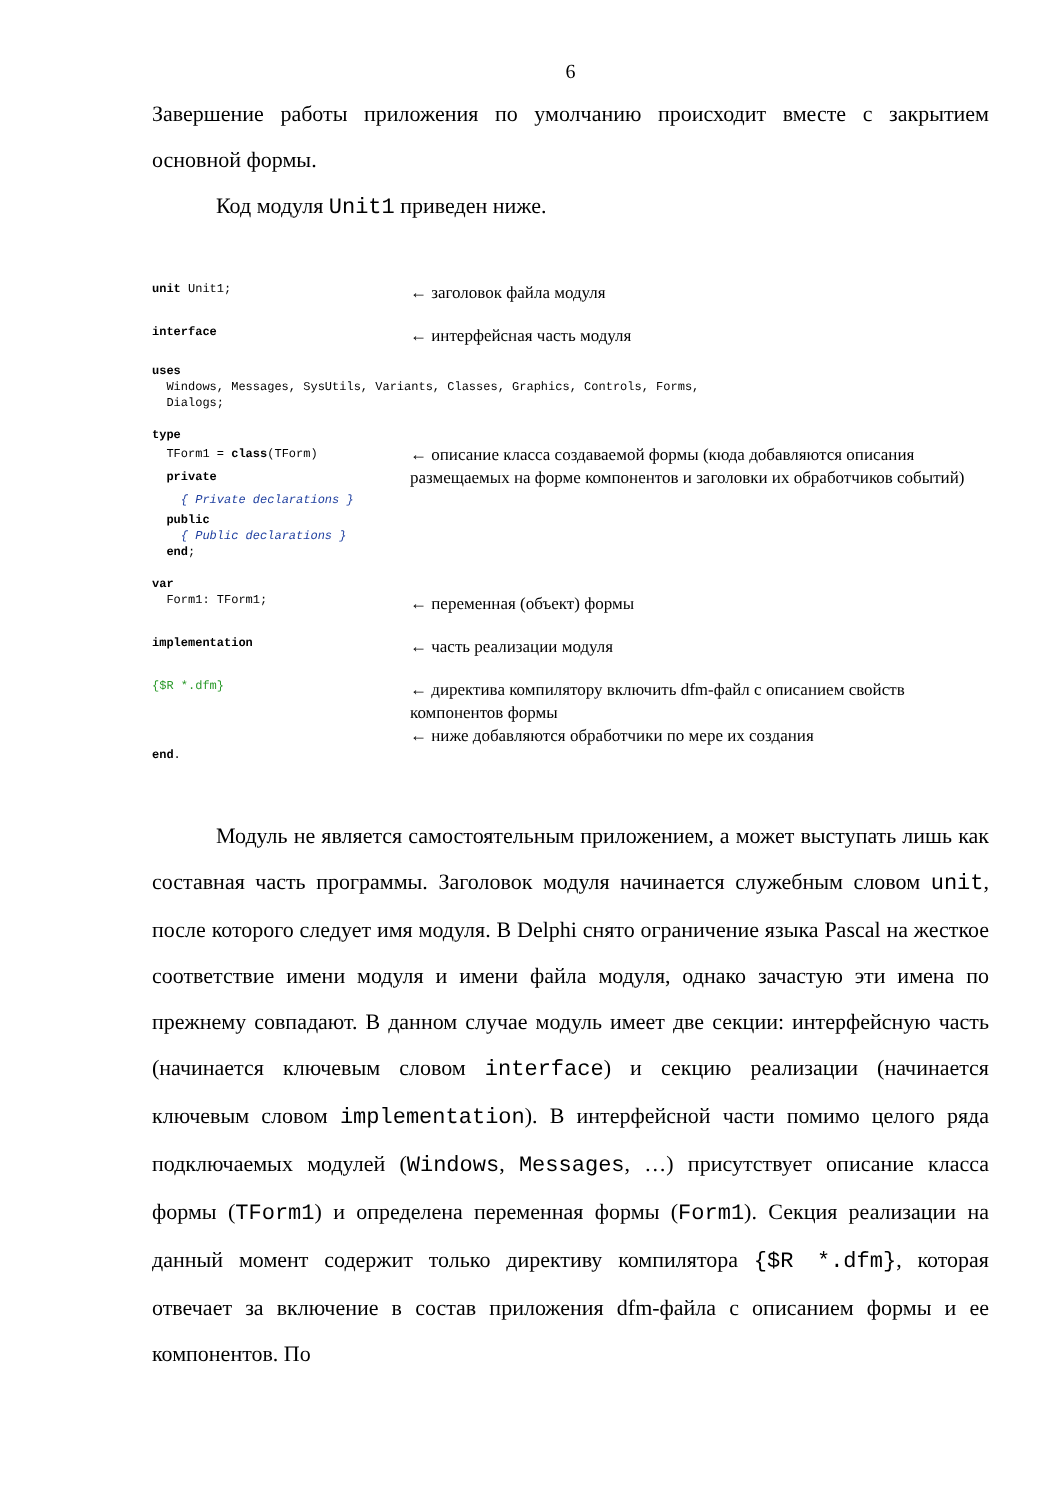6
Завершение работы приложения по умолчанию происходит вместе с закрытием основной формы.
Код модуля Unit1 приведен ниже.
unit Unit1;
← заголовок файла модуля
interface
← интерфейсная часть модуля
uses Windows, Messages, SysUtils, Variants, Classes, Graphics, Controls, Forms, Dialogs;
type
TForm1 = class(TForm) private { Private declarations }
← описание класса создаваемой формы (кюда добавляются описания размещаемых на форме компонентов и заголовки их обработчиков событий)
public { Public declarations } end;
var
Form1: TForm1;
← переменная (объект) формы
implementation
← часть реализации модуля
{$R *.dfm}
← директива компилятору включить dfm-файл с описанием свойств компонентов формы
← ниже добавляются обработчики по мере их создания
end.
Модуль не является самостоятельным приложением, а может выступать лишь как составная часть программы. Заголовок модуля начинается служебным словом unit, после которого следует имя модуля. В Delphi снято ограничение языка Pascal на жесткое соответствие имени модуля и имени файла модуля, однако зачастую эти имена по прежнему совпадают. В данном случае модуль имеет две секции: интерфейсную часть (начинается ключевым словом interface) и секцию реализации (начинается ключевым словом implementation). В интерфейсной части помимо целого ряда подключаемых модулей (Windows, Messages, …) присутствует описание класса формы (TForm1) и определена переменная формы (Form1). Секция реализации на данный момент содержит только директиву компилятора {$R *.dfm}, которая отвечает за включение в состав приложения dfm-файла с описанием формы и ее компонентов. По